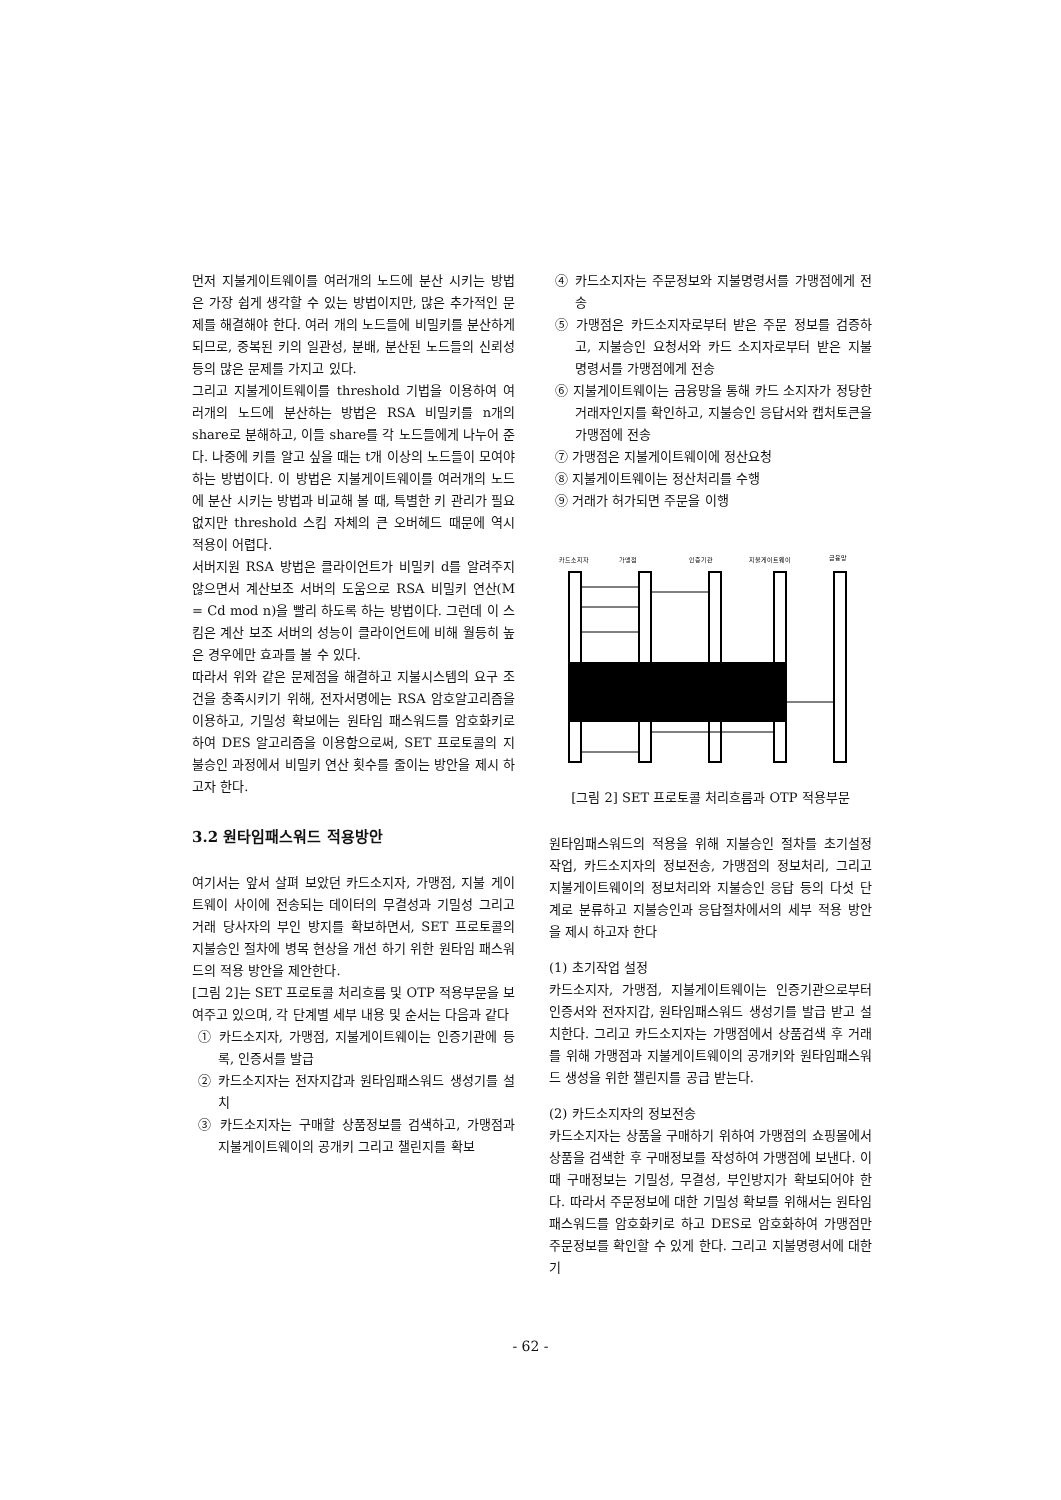먼저 지불게이트웨이를 여러개의 노드에 분산 시키는 방법은 가장 쉽게 생각할 수 있는 방법이지만, 많은 추가적인 문제를 해결해야 한다. 여러 개의 노드들에 비밀키를 분산하게 되므로, 중복된 키의 일관성, 분배, 분산된 노드들의 신뢰성 등의 많은 문제를 가지고 있다.
그리고 지불게이트웨이를 threshold 기법을 이용하여 여러개의 노드에 분산하는 방법은 RSA 비밀키를 n개의 share로 분해하고, 이들 share를 각 노드들에게 나누어 준다. 나중에 키를 알고 싶을 때는 t개 이상의 노드들이 모여야 하는 방법이다. 이 방법은 지불게이트웨이를 여러개의 노드에 분산 시키는 방법과 비교해 볼 때, 특별한 키 관리가 필요 없지만 threshold 스킴 자체의 큰 오버헤드 때문에 역시 적용이 어렵다.
서버지원 RSA 방법은 클라이언트가 비밀키 d를 알려주지 않으면서 계산보조 서버의 도움으로 RSA 비밀키 연산(M = Cd mod n)을 빨리 하도록 하는 방법이다. 그런데 이 스킴은 계산 보조 서버의 성능이 클라이언트에 비해 월등히 높은 경우에만 효과를 볼 수 있다.
따라서 위와 같은 문제점을 해결하고 지불시스템의 요구 조건을 충족시키기 위해, 전자서명에는 RSA 암호알고리즘을 이용하고, 기밀성 확보에는 원타임 패스워드를 암호화키로 하여 DES 알고리즘을 이용함으로써, SET 프로토콜의 지불승인 과정에서 비밀키 연산 횟수를 줄이는 방안을 제시 하고자 한다.
3.2 원타임패스워드 적용방안
여기서는 앞서 살펴 보았던 카드소지자, 가맹점, 지불 게이트웨이 사이에 전송되는 데이터의 무결성과 기밀성 그리고 거래 당사자의 부인 방지를 확보하면서, SET 프로토콜의 지불승인 절차에 병목 현상을 개선 하기 위한 원타임 패스워드의 적용 방안을 제안한다.
[그림 2]는 SET 프로토콜 처리흐름 및 OTP 적용부문을 보여주고 있으며, 각 단계별 세부 내용 및 순서는 다음과 같다
① 카드소지자, 가맹점, 지불게이트웨이는 인증기관에 등록, 인증서를 발급
② 카드소지자는 전자지갑과 원타임패스워드 생성기를 설치
③ 카드소지자는 구매할 상품정보를 검색하고, 가맹점과 지불게이트웨이의 공개키 그리고 챌린지를 확보
④ 카드소지자는 주문정보와 지불명령서를 가맹점에게 전송
⑤ 가맹점은 카드소지자로부터 받은 주문 정보를 검증하고, 지불승인 요청서와 카드 소지자로부터 받은 지불 명령서를 가맹점에게 전송
⑥ 지불게이트웨이는 금융망을 통해 카드 소지자가 정당한 거래자인지를 확인하고, 지불승인 응답서와 캡처토큰을 가맹점에 전송
⑦ 가맹점은 지불게이트웨이에 정산요청
⑧ 지불게이트웨이는 정산처리를 수행
⑨ 거래가 허가되면 주문을 이행
카드소지자
가맹점
인증기관
지불게이트웨이
금융망
[그림 2] SET 프로토콜 처리흐름과 OTP 적용부문
원타임패스워드의 적용을 위해 지불승인 절차를 초기설정 작업, 카드소지자의 정보전송, 가맹점의 정보처리, 그리고 지불게이트웨이의 정보처리와 지불승인 응답 등의 다섯 단계로 분류하고 지불승인과 응답절차에서의 세부 적용 방안을 제시 하고자 한다
(1) 초기작업 설정
카드소지자, 가맹점, 지불게이트웨이는 인증기관으로부터 인증서와 전자지갑, 원타임패스워드 생성기를 발급 받고 설치한다. 그리고 카드소지자는 가맹점에서 상품검색 후 거래를 위해 가맹점과 지불게이트웨이의 공개키와 원타임패스워드 생성을 위한 챌린지를 공급 받는다.
(2) 카드소지자의 정보전송
카드소지자는 상품을 구매하기 위하여 가맹점의 쇼핑몰에서 상품을 검색한 후 구매정보를 작성하여 가맹점에 보낸다. 이때 구매정보는 기밀성, 무결성, 부인방지가 확보되어야 한다. 따라서 주문정보에 대한 기밀성 확보를 위해서는 원타임패스워드를 암호화키로 하고 DES로 암호화하여 가맹점만 주문정보를 확인할 수 있게 한다. 그리고 지불명령서에 대한 기
- 62 -